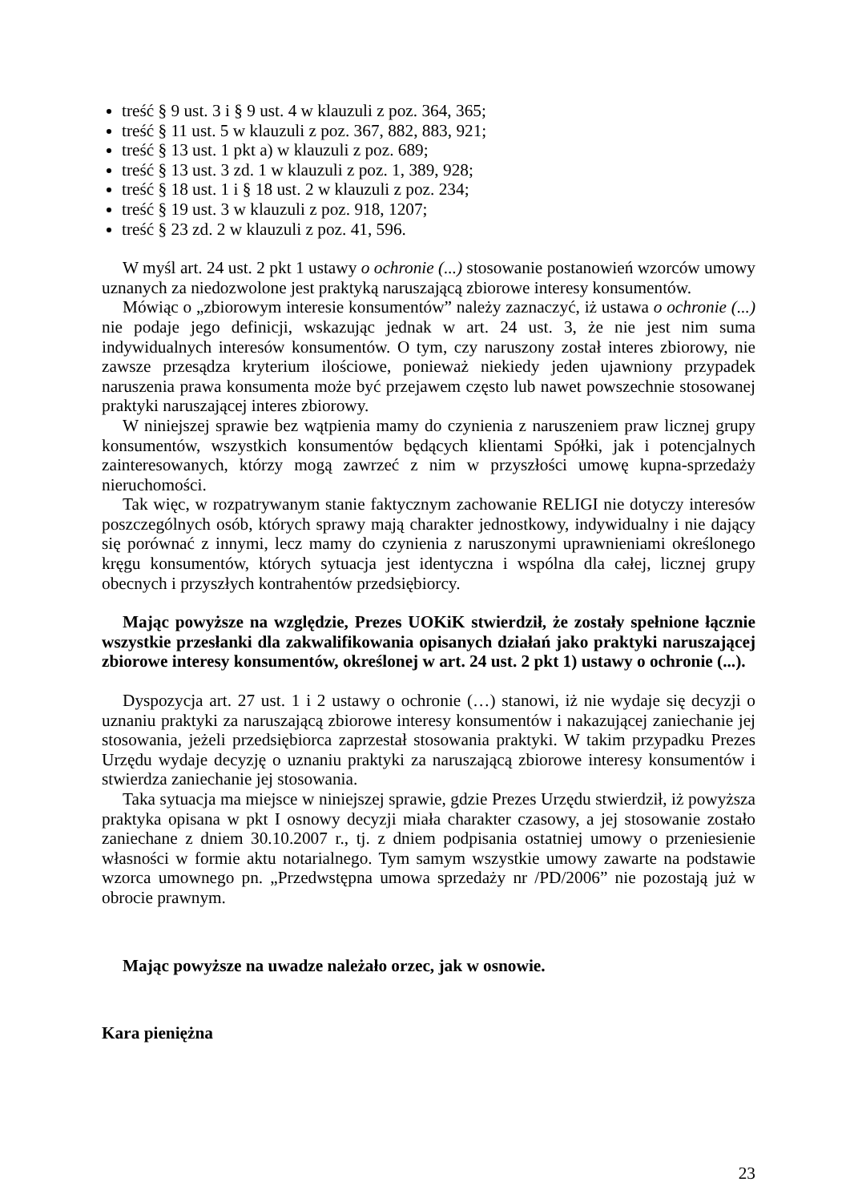treść § 9 ust. 3 i § 9 ust. 4 w klauzuli z poz. 364, 365;
treść § 11 ust. 5 w klauzuli z poz. 367, 882, 883, 921;
treść § 13 ust. 1 pkt a) w klauzuli z poz. 689;
treść § 13 ust. 3 zd. 1 w klauzuli z poz. 1, 389, 928;
treść § 18 ust. 1 i § 18 ust. 2 w klauzuli z poz. 234;
treść § 19 ust. 3 w klauzuli z poz. 918, 1207;
treść § 23 zd. 2 w klauzuli z poz. 41, 596.
W myśl art. 24 ust. 2 pkt 1 ustawy o ochronie (...) stosowanie postanowień wzorców umowy uznanych za niedozwolone jest praktyką naruszającą zbiorowe interesy konsumentów.
Mówiąc o „zbiorowym interesie konsumentów” należy zaznaczyć, iż ustawa o ochronie (...) nie podaje jego definicji, wskazując jednak w art. 24 ust. 3, że nie jest nim suma indywidualnych interesów konsumentów. O tym, czy naruszony został interes zbiorowy, nie zawsze przesądza kryterium ilościowe, ponieważ niekiedy jeden ujawniony przypadek naruszenia prawa konsumenta może być przejawem często lub nawet powszechnie stosowanej praktyki naruszającej interes zbiorowy.
W niniejszej sprawie bez wątpienia mamy do czynienia z naruszeniem praw licznej grupy konsumentów, wszystkich konsumentów będących klientami Spółki, jak i potencjalnych zainteresowanych, którzy mogą zawrzeć z nim w przyszłości umowę kupna-sprzedaży nieruchomości.
Tak więc, w rozpatrywanym stanie faktycznym zachowanie RELIGI nie dotyczy interesów poszczególnych osób, których sprawy mają charakter jednostkowy, indywidualny i nie dający się porównać z innymi, lecz mamy do czynienia z naruszonymi uprawnieniami określonego kręgu konsumentów, których sytuacja jest identyczna i wspólna dla całej, licznej grupy obecnych i przyszłych kontrahentów przedsiębiorcy.
Mając powyższe na względzie, Prezes UOKiK stwierdził, że zostały spełnione łącznie wszystkie przesłanki dla zakwalifikowania opisanych działań jako praktyki naruszającej zbiorowe interesy konsumentów, określonej w art. 24 ust. 2 pkt 1) ustawy o ochronie (...).
Dyspozycja art. 27 ust. 1 i 2 ustawy o ochronie (…) stanowi, iż nie wydaje się decyzji o uznaniu praktyki za naruszającą zbiorowe interesy konsumentów i nakazującej zaniechanie jej stosowania, jeżeli przedsiębiorca zaprzestał stosowania praktyki. W takim przypadku Prezes Urzędu wydaje decyzję o uznaniu praktyki za naruszającą zbiorowe interesy konsumentów i stwierdza zaniechanie jej stosowania.
Taka sytuacja ma miejsce w niniejszej sprawie, gdzie Prezes Urzędu stwierdził, iż powyższa praktyka opisana w pkt I osnowy decyzji miała charakter czasowy, a jej stosowanie zostało zaniechane z dniem 30.10.2007 r., tj. z dniem podpisania ostatniej umowy o przeniesienie własności w formie aktu notarialnego. Tym samym wszystkie umowy zawarte na podstawie wzorca umownego pn. „Przedwstępna umowa sprzedaży nr /PD/2006” nie pozostają już w obrocie prawnym.
Mając powyższe na uwadze należało orzec, jak w osnowie.
Kara pieniężna
23